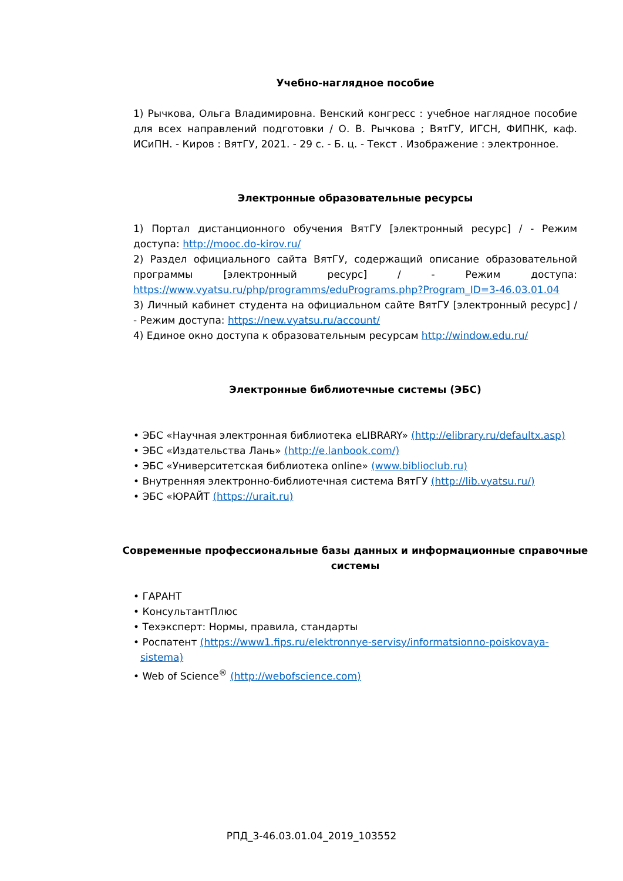Учебно-наглядное пособие
1) Рычкова, Ольга Владимировна. Венский конгресс : учебное наглядное пособие для всех направлений подготовки / О. В. Рычкова ; ВятГУ, ИГСН, ФИПНК, каф. ИСиПН. - Киров : ВятГУ, 2021. - 29 с. - Б. ц. - Текст . Изображение : электронное.
Электронные образовательные ресурсы
1) Портал дистанционного обучения ВятГУ [электронный ресурс] / - Режим доступа: http://mooc.do-kirov.ru/
2) Раздел официального сайта ВятГУ, содержащий описание образовательной программы [электронный ресурс] / - Режим доступа: https://www.vyatsu.ru/php/programms/eduPrograms.php?Program_ID=3-46.03.01.04
3) Личный кабинет студента на официальном сайте ВятГУ [электронный ресурс] / - Режим доступа: https://new.vyatsu.ru/account/
4) Единое окно доступа к образовательным ресурсам http://window.edu.ru/
Электронные библиотечные системы (ЭБС)
• ЭБС «Научная электронная библиотека eLIBRARY» (http://elibrary.ru/defaultx.asp)
• ЭБС «Издательства Лань» (http://e.lanbook.com/)
• ЭБС «Университетская библиотека online» (www.biblioclub.ru)
• Внутренняя электронно-библиотечная система ВятГУ (http://lib.vyatsu.ru/)
• ЭБС «ЮРАЙТ (https://urait.ru)
Современные профессиональные базы данных и информационные справочные системы
• ГАРАНТ
• КонсультантПлюс
• Техэксперт: Нормы, правила, стандарты
• Роспатент (https://www1.fips.ru/elektronnye-servisy/informatsionno-poiskovaya-sistema)
• Web of Science<sup>®</sup> (http://webofscience.com)
РПД_3-46.03.01.04_2019_103552